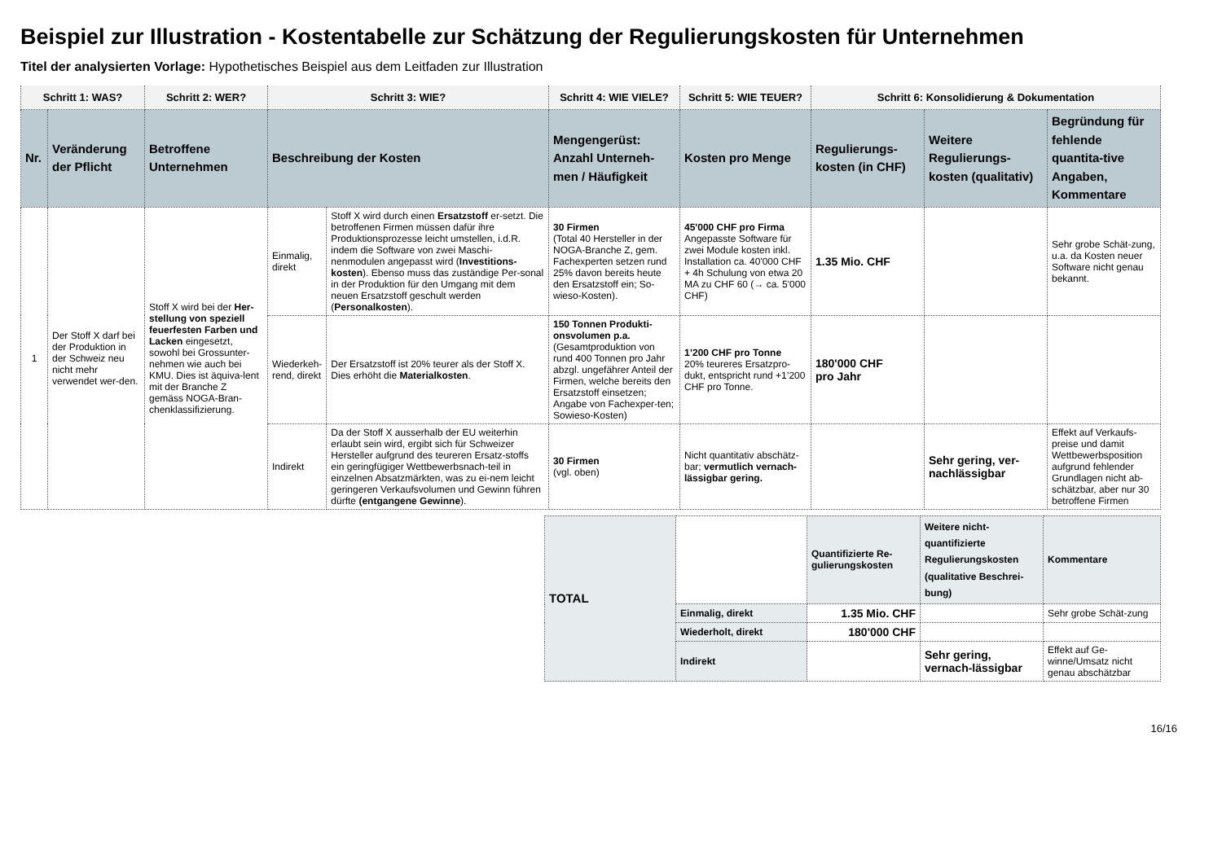Beispiel zur Illustration - Kostentabelle zur Schätzung der Regulierungskosten für Unternehmen
Titel der analysierten Vorlage: Hypothetisches Beispiel aus dem Leitfaden zur Illustration
| Schritt 1: WAS? | | Schritt 2: WER? | Schritt 3: WIE? | | Schritt 4: WIE VIELE? | Schritt 5: WIE TEUER? | Schritt 6: Konsolidierung & Dokumentation | | |
| --- | --- | --- | --- | --- | --- | --- | --- | --- | --- |
| Nr. | Veränderung der Pflicht | Betroffene Unternehmen | Beschreibung der Kosten | | Mengengerüst: Anzahl Unterneh-men / Häufigkeit | Kosten pro Menge | Regulierungs-kosten (in CHF) | Weitere Regulierungs-kosten (qualitativ) | Begründung für fehlende quantita-tive Angaben, Kommentare |
| 1 | Der Stoff X darf bei der Produktion in der Schweiz neu nicht mehr verwendet wer-den. | Stoff X wird bei der Her-stellung von speziell feuerfesten Farben und Lacken eingesetzt, sowohl bei Grossunter-nehmen wie auch bei KMU. Dies ist äquiva-lent mit der Branche Z gemäss NOGA-Bran-chenklassifizierung. | Einmalig, direkt | Stoff X wird durch einen Ersatzstoff er-setzt. Die betroffenen Firmen müssen dafür ihre Produktionsprozesse leicht umstellen, i.d.R. indem die Software von zwei Maschi-nenmodulen angepasst wird ( Investitions-kosten ). Ebenso muss das zuständige Per-sonal in der Produktion für den Umgang mit dem neuen Ersatzstoff geschult werden ( Personalkosten ). | 30 Firmen (Total 40 Hersteller in der NOGA-Branche Z, gem. Fachexperten setzen rund 25% davon bereits heute den Ersatzstoff ein; So-wieso-Kosten). | 45'000 CHF pro Firma Angepasste Software für zwei Module kosten inkl. Installation ca. 40'000 CHF + 4h Schulung von etwa 20 MA zu CHF 60 (→ ca. 5'000 CHF) | 1.35 Mio. CHF | | Sehr grobe Schät-zung, u.a. da Kosten neuer Software nicht genau bekannt. |
| | | | Wiederkeh-rend, direkt | Der Ersatzstoff ist 20% teurer als der Stoff X. Dies erhöht die Materialkosten . | 150 Tonnen Produkti-onsvolumen p.a. (Gesamtproduktion von rund 400 Tonnen pro Jahr abzgl. ungefährer Anteil der Firmen, welche bereits den Ersatzstoff einsetzen; Angabe von Fachexper-ten; Sowieso-Kosten) | 1’200 CHF pro Tonne 20% teureres Ersatzpro-dukt, entspricht rund +1’200 CHF pro Tonne. | 180'000 CHF pro Jahr | | |
| | | | Indirekt | Da der Stoff X ausserhalb der EU weiterhin erlaubt sein wird, ergibt sich für Schweizer Hersteller aufgrund des teureren Ersatz-stoffs ein geringfügiger Wettbewerbsnach-teil in einzelnen Absatzmärkten, was zu ei-nem leicht geringeren Verkaufsvolumen und Gewinn führen dürfte (entgangene Gewinne ). | 30 Firmen (vgl. oben) | Nicht quantitativ abschätz-bar; vermutlich vernach-lässigbar gering. | | Sehr gering, ver-nachlässigbar | Effekt auf Verkaufs-preise und damit Wettbewerbsposition aufgrund fehlender Grundlagen nicht ab-schätzbar, aber nur 30 betroffene Firmen |
| TOTAL | | Quantifizierte Re-gulierungskosten | Weitere nicht-quantifizierte Regulierungskosten (qualitative Beschrei-bung) | Kommentare |
| | Einmalig, direkt | 1.35 Mio. CHF | | Sehr grobe Schät-zung |
| | Wiederholt, direkt | 180'000 CHF | | |
| | Indirekt | | Sehr gering, vernach-lässigbar | Effekt auf Ge-winne/Umsatz nicht genau abschätzbar |
16/16